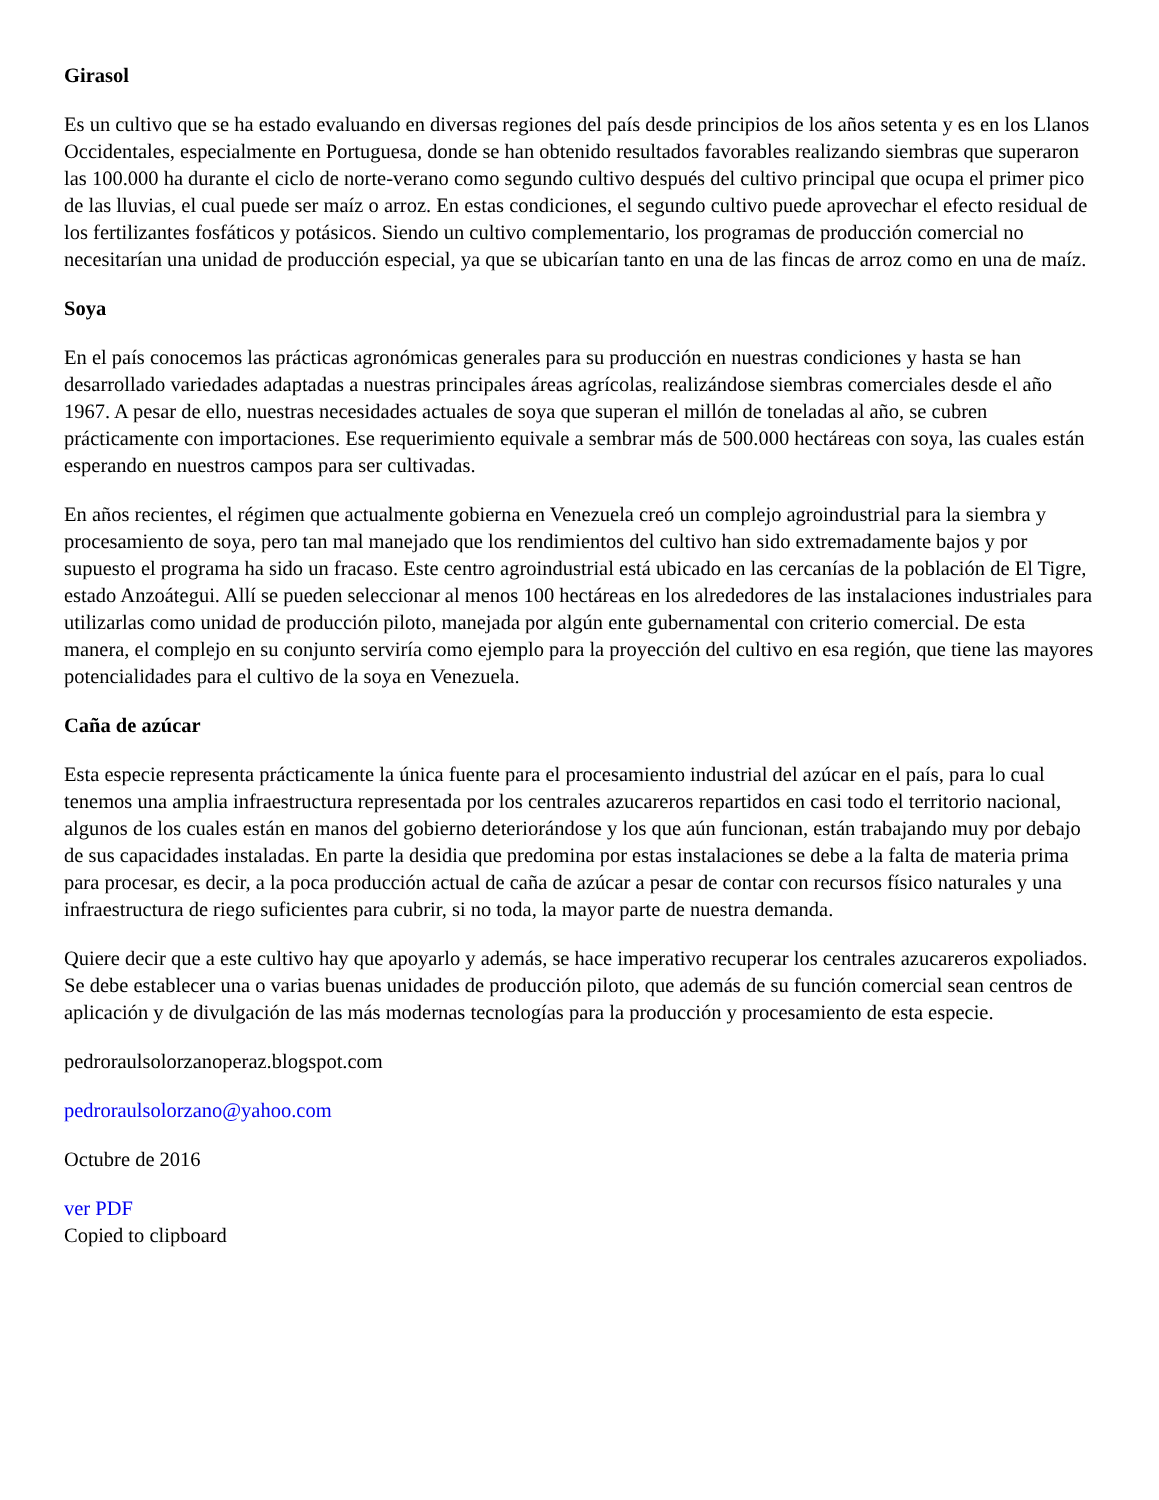Girasol
Es un cultivo que se ha estado evaluando en diversas regiones del país desde principios de los años setenta y es en los Llanos Occidentales, especialmente en Portuguesa, donde se han obtenido resultados favorables realizando siembras que superaron las 100.000 ha durante el ciclo de norte-verano como segundo cultivo después del cultivo principal que ocupa el primer pico de las lluvias, el cual puede ser maíz o arroz. En estas condiciones, el segundo cultivo puede aprovechar el efecto residual de los fertilizantes fosfáticos y potásicos. Siendo un cultivo complementario, los programas de producción comercial no necesitarían una unidad de producción especial, ya que se ubicarían tanto en una de las fincas de arroz como en una de maíz.
Soya
En el país conocemos las prácticas agronómicas generales para su producción en nuestras condiciones y hasta se han desarrollado variedades adaptadas a nuestras principales áreas agrícolas, realizándose siembras comerciales desde el año 1967. A pesar de ello, nuestras necesidades actuales de soya que superan el millón de toneladas al año, se cubren prácticamente con importaciones. Ese requerimiento equivale a sembrar más de 500.000 hectáreas con soya, las cuales están esperando en nuestros campos para ser cultivadas.
En años recientes, el régimen que actualmente gobierna en Venezuela creó un complejo agroindustrial para la siembra y procesamiento de soya, pero tan mal manejado que los rendimientos del cultivo han sido extremadamente bajos y por supuesto el programa ha sido un fracaso. Este centro agroindustrial está ubicado en las cercanías de la población de El Tigre, estado Anzoátegui. Allí se pueden seleccionar al menos 100 hectáreas en los alrededores de las instalaciones industriales para utilizarlas como unidad de producción piloto, manejada por algún ente gubernamental con criterio comercial. De esta manera, el complejo en su conjunto serviría como ejemplo para la proyección del cultivo en esa región, que tiene las mayores potencialidades para el cultivo de la soya en Venezuela.
Caña de azúcar
Esta especie representa prácticamente la única fuente para el procesamiento industrial del azúcar en el país, para lo cual tenemos una amplia infraestructura representada por los centrales azucareros repartidos en casi todo el territorio nacional, algunos de los cuales están en manos del gobierno deteriorándose y los que aún funcionan, están trabajando muy por debajo de sus capacidades instaladas. En parte la desidia que predomina por estas instalaciones se debe a la falta de materia prima para procesar, es decir, a la poca producción actual de caña de azúcar a pesar de contar con recursos físico naturales y una infraestructura de riego suficientes para cubrir, si no toda, la mayor parte de nuestra demanda.
Quiere decir que a este cultivo hay que apoyarlo y además, se hace imperativo recuperar los centrales azucareros expoliados. Se debe establecer una o varias buenas unidades de producción piloto, que además de su función comercial sean centros de aplicación y de divulgación de las más modernas tecnologías para la producción y procesamiento de esta especie.
pedroraulsolorzanoperaz.blogspot.com
pedroraulsolorzano@yahoo.com
Octubre de 2016
ver PDF
Copied to clipboard